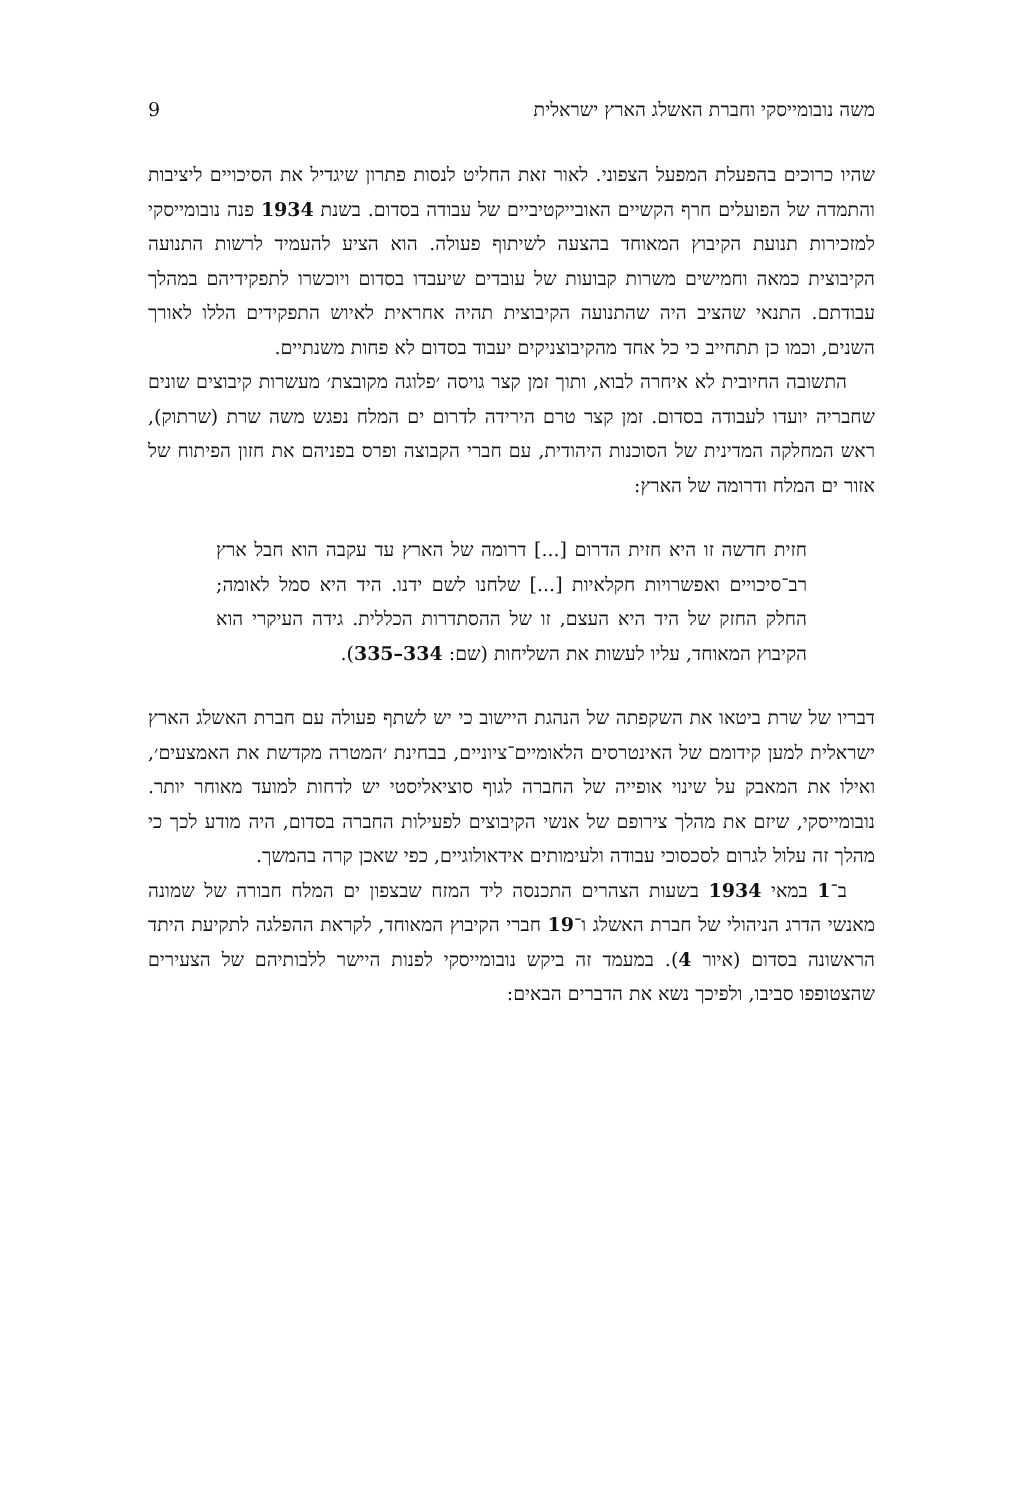משה נובומייסקי וחברת האשלג הארץ ישראלית 9
שהיו כרוכים בהפעלת המפעל הצפוני. לאור זאת החליט לנסות פתרון שיגדיל את הסיכויים ליציבות והתמדה של הפועלים חרף הקשיים האובייקטיביים של עבודה בסדום. בשנת 1934 פנה נובומייסקי למזכירות תנועת הקיבוץ המאוחד בהצעה לשיתוף פעולה. הוא הציע להעמיד לרשות התנועה הקיבוצית כמאה וחמישים משרות קבועות של עובדים שיעבדו בסדום ויוכשרו לתפקידיהם במהלך עבודתם. התנאי שהציב היה שהתנועה הקיבוצית תהיה אחראית לאיוש התפקידים הללו לאורך השנים, וכמו כן תתחייב כי כל אחד מהקיבוצניקים יעבוד בסדום לא פחות משנתיים.
התשובה החיובית לא איחרה לבוא, ותוך זמן קצר גויסה ׳פלוגה מקובצת׳ מעשרות קיבוצים שונים שחבריה יועדו לעבודה בסדום. זמן קצר טרם הירידה לדרום ים המלח נפגש משה שרת (שרתוק), ראש המחלקה המדינית של הסוכנות היהודית, עם חברי הקבוצה ופרס בפניהם את חזון הפיתוח של אזור ים המלח ודרומה של הארץ:
חזית חדשה זו היא חזית הדרום [...] דרומה של הארץ עד עקבה הוא חבל ארץ רב־סיכויים ואפשרויות חקלאיות [...] שלחנו לשם ידנו. היד היא סמל לאומה; החלק החזק של היד היא העצם, זו של ההסתדרות הכללית. גידה העיקרי הוא הקיבוץ המאוחד, עליו לעשות את השליחות (שם: 334–335).
דבריו של שרת ביטאו את השקפתה של הנהגת היישוב כי יש לשתף פעולה עם חברת האשלג הארץ ישראלית למען קידומם של האינטרסים הלאומיים־ציוניים, בבחינת ׳המטרה מקדשת את האמצעים׳, ואילו את המאבק על שינוי אופייה של החברה לגוף סוציאליסטי יש לדחות למועד מאוחר יותר. נובומייסקי, שיזם את מהלך צירופם של אנשי הקיבוצים לפעילות החברה בסדום, היה מודע לכך כי מהלך זה עלול לגרום לסכסוכי עבודה ולעימותים אידאולוגיים, כפי שאכן קרה בהמשך.
ב־1 במאי 1934 בשעות הצהרים התכנסה ליד המזח שבצפון ים המלח חבורה של שמונה מאנשי הדרג הניהולי של חברת האשלג ו־19 חברי הקיבוץ המאוחד, לקראת ההפלגה לתקיעת היתד הראשונה בסדום (איור 4). במעמד זה ביקש נובומייסקי לפנות היישר ללבותיהם של הצעירים שהצטופפו סביבו, ולפיכך נשא את הדברים הבאים: